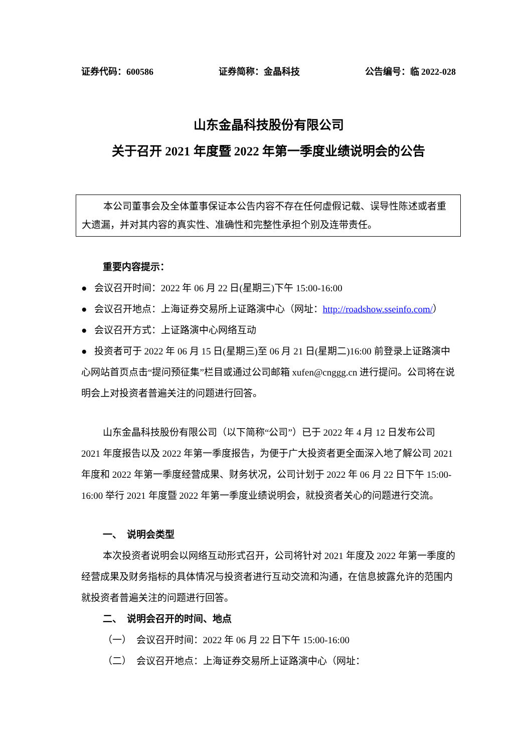证券代码：600586 证券简称：金晶科技 公告编号：临 2022-028
山东金晶科技股份有限公司
关于召开 2021 年度暨 2022 年第一季度业绩说明会的公告
本公司董事会及全体董事保证本公告内容不存在任何虚假记载、误导性陈述或者重大遗漏，并对其内容的真实性、准确性和完整性承担个别及连带责任。
重要内容提示：
● 会议召开时间：2022 年 06 月 22 日(星期三)下午 15:00-16:00
● 会议召开地点：上海证券交易所上证路演中心（网址：http://roadshow.sseinfo.com/）
● 会议召开方式：上证路演中心网络互动
● 投资者可于 2022 年 06 月 15 日(星期三)至 06 月 21 日(星期二)16:00 前登录上证路演中心网站首页点击“提问预征集”栏目或通过公司邮箱 xufen@cnggg.cn 进行提问。公司将在说明会上对投资者普遍关注的问题进行回答。
山东金晶科技股份有限公司（以下简称“公司”）已于 2022 年 4 月 12 日发布公司 2021 年度报告以及 2022 年第一季度报告，为便于广大投资者更全面深入地了解公司 2021 年度和 2022 年第一季度经营成果、财务状况，公司计划于 2022 年 06 月 22 日下午 15:00-16:00 举行 2021 年度暨 2022 年第一季度业绩说明会，就投资者关心的问题进行交流。
一、 说明会类型
本次投资者说明会以网络互动形式召开，公司将针对 2021 年度及 2022 年第一季度的经营成果及财务指标的具体情况与投资者进行互动交流和沟通，在信息披露允许的范围内就投资者普遍关注的问题进行回答。
二、 说明会召开的时间、地点
（一） 会议召开时间：2022 年 06 月 22 日下午 15:00-16:00
（二） 会议召开地点：上海证券交易所上证路演中心（网址：